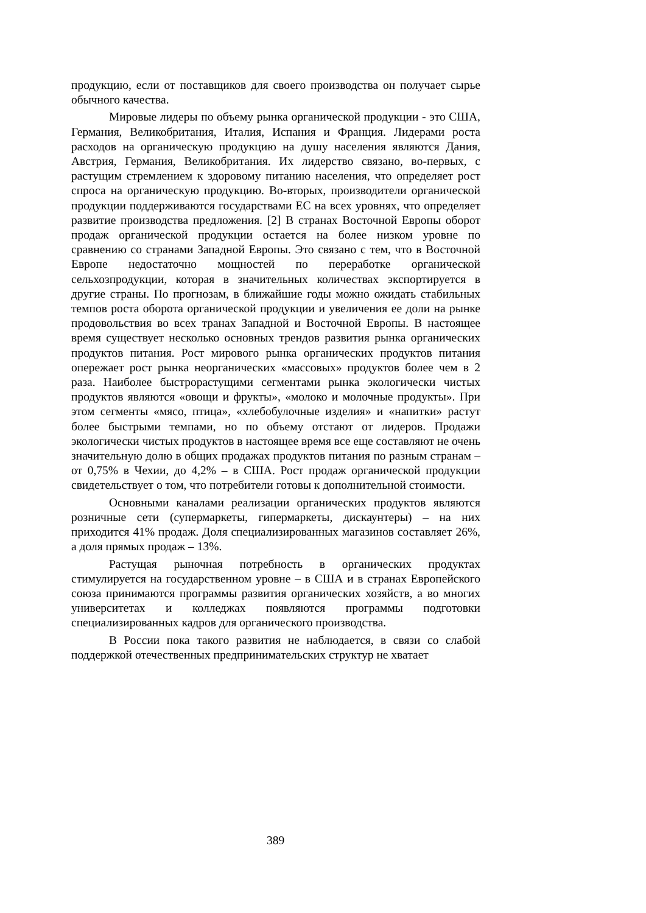продукцию, если от поставщиков для своего производства он получает сырье обычного качества.
Мировые лидеры по объему рынка органической продукции - это США, Германия, Великобритания, Италия, Испания и Франция. Лидерами роста расходов на органическую продукцию на душу населения являются Дания, Австрия, Германия, Великобритания. Их лидерство связано, во-первых, с растущим стремлением к здоровому питанию населения, что определяет рост спроса на органическую продукцию. Во-вторых, производители органической продукции поддерживаются государствами ЕС на всех уровнях, что определяет развитие производства предложения. [2] В странах Восточной Европы оборот продаж органической продукции остается на более низком уровне по сравнению со странами Западной Европы. Это связано с тем, что в Восточной Европе недостаточно мощностей по переработке органической сельхозпродукции, которая в значительных количествах экспортируется в другие страны. По прогнозам, в ближайшие годы можно ожидать стабильных темпов роста оборота органической продукции и увеличения ее доли на рынке продовольствия во всех транах Западной и Восточной Европы. В настоящее время существует несколько основных трендов развития рынка органических продуктов питания. Рост мирового рынка органических продуктов питания опережает рост рынка неорганических «массовых» продуктов более чем в 2 раза. Наиболее быстрорастущими сегментами рынка экологически чистых продуктов являются «овощи и фрукты», «молоко и молочные продукты». При этом сегменты «мясо, птица», «хлебобулочные изделия» и «напитки» растут более быстрыми темпами, но по объему отстают от лидеров. Продажи экологически чистых продуктов в настоящее время все еще составляют не очень значительную долю в общих продажах продуктов питания по разным странам – от 0,75% в Чехии, до 4,2% – в США. Рост продаж органической продукции свидетельствует о том, что потребители готовы к дополнительной стоимости.
Основными каналами реализации органических продуктов являются розничные сети (супермаркеты, гипермаркеты, дискаунтеры) – на них приходится 41% продаж. Доля специализированных магазинов составляет 26%, а доля прямых продаж – 13%.
Растущая рыночная потребность в органических продуктах стимулируется на государственном уровне – в США и в странах Европейского союза принимаются программы развития органических хозяйств, а во многих университетах и колледжах появляются программы подготовки специализированных кадров для органического производства.
В России пока такого развития не наблюдается, в связи со слабой поддержкой отечественных предпринимательских структур не хватает
389